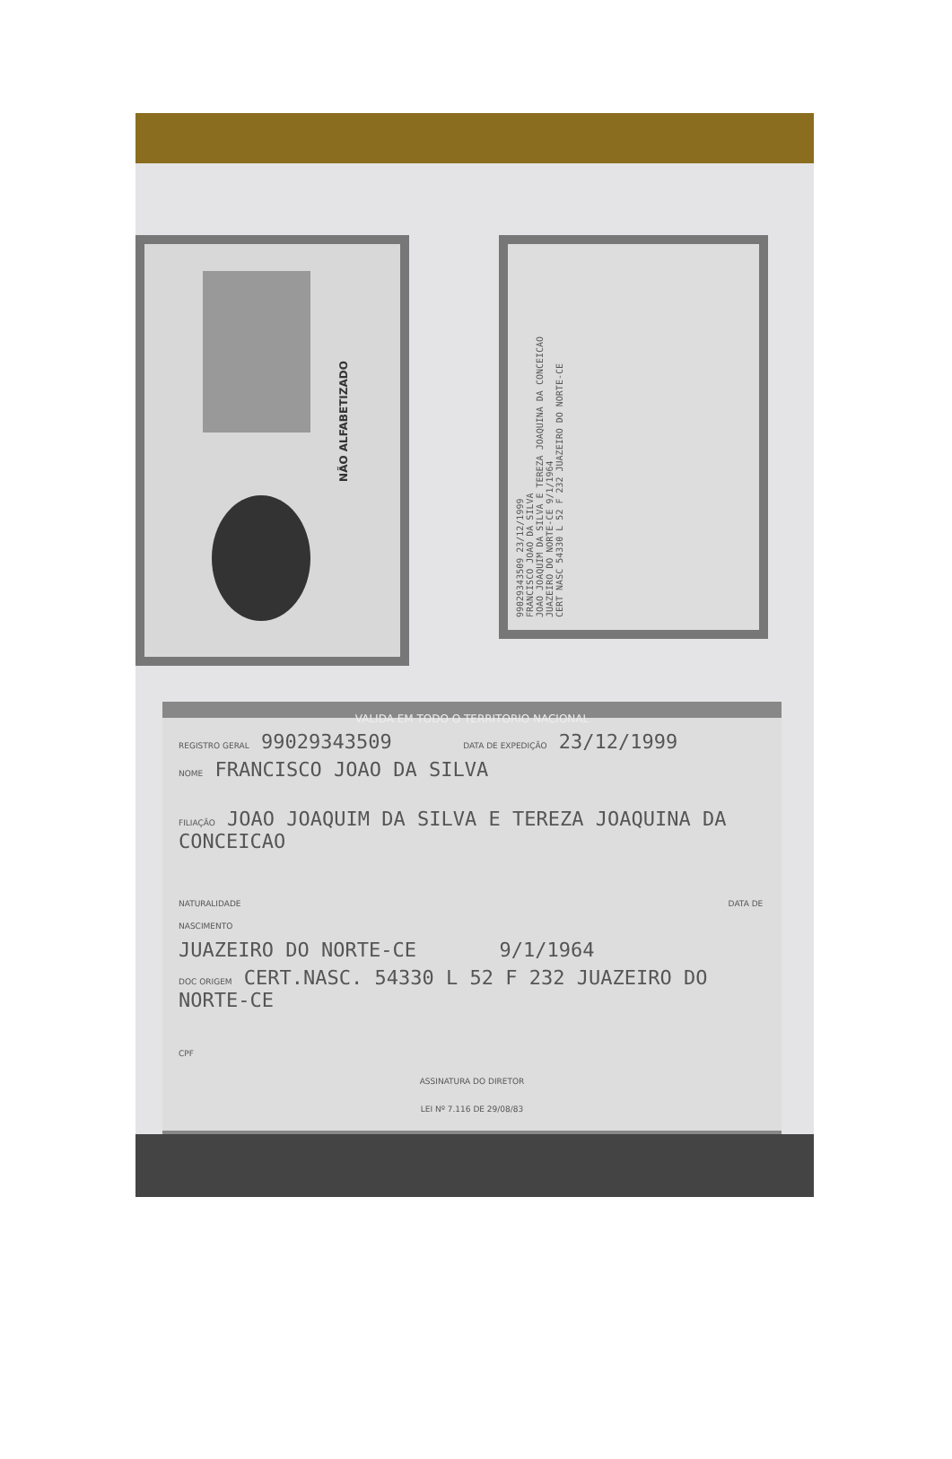NÃO ALFABETIZADO
99029343509 23/12/1999
FRANCISCO JOAO DA SILVA
JOAO JOAQUIM DA SILVA E TEREZA JOAQUINA DA CONCEICAO
JUAZEIRO DO NORTE-CE 9/1/1964
CERT NASC 54330 L 52 F 232 JUAZEIRO DO NORTE-CE
VALIDA EM TODO O TERRITORIO NACIONAL
REGISTRO GERAL 99029343509 DATA DE EXPEDIÇÃO 23/12/1999
NOME FRANCISCO JOAO DA SILVA
FILIAÇÃO JOAO JOAQUIM DA SILVA E TEREZA JOAQUINA DA CONCEICAO
NATURALIDADE DATA DE NASCIMENTO
JUAZEIRO DO NORTE-CE 9/1/1964
DOC ORIGEM CERT.NASC. 54330 L 52 F 232 JUAZEIRO DO NORTE-CE
CPF
ASSINATURA DO DIRETOR
LEI Nº 7.116 DE 29/08/83